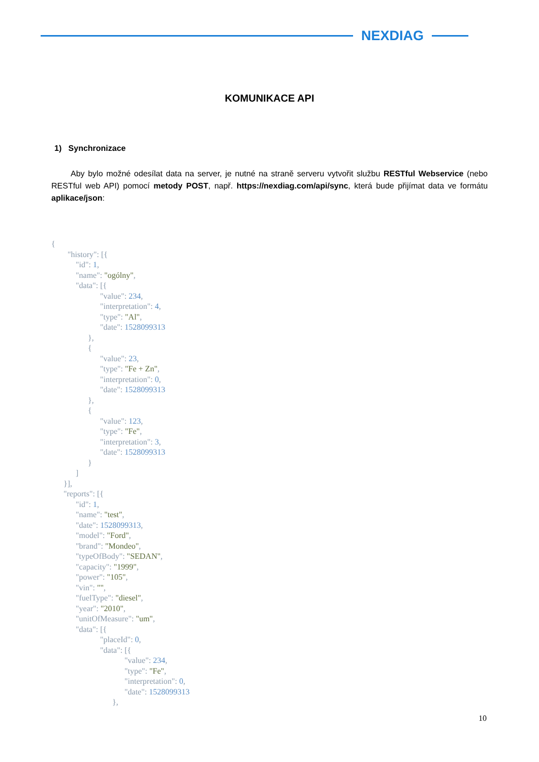NEXDIAG
KOMUNIKACE API
1) Synchronizace
Aby bylo možné odesílat data na server, je nutné na straně serveru vytvořit službu RESTful Webservice (nebo RESTful web API) pomocí metody POST, např. https://nexdiag.com/api/sync, která bude přijímat data ve formátu aplikace/json:
{
        "history": [{
            "id": 1,
            "name": "ogólny",
            "data": [{
                        "value": 234,
                        "interpretation": 4,
                        "type": "Al",
                        "date": 1528099313
                  },
                  {
                        "value": 23,
                        "type": "Fe + Zn",
                        "interpretation": 0,
                        "date": 1528099313
                  },
                  {
                        "value": 123,
                        "type": "Fe",
                        "interpretation": 3,
                        "date": 1528099313
                  }
            ]
      }],
      "reports": [{
            "id": 1,
            "name": "test",
            "date": 1528099313,
            "model": "Ford",
            "brand": "Mondeo",
            "typeOfBody": "SEDAN",
            "capacity": "1999",
            "power": "105",
            "vin": "",
            "fuelType": "diesel",
            "year": "2010",
            "unitOfMeasure": "um",
            "data": [{
                        "placeId": 0,
                        "data": [{
                                    "value": 234,
                                    "type": "Fe",
                                    "interpretation": 0,
                                    "date": 1528099313
                              },
10